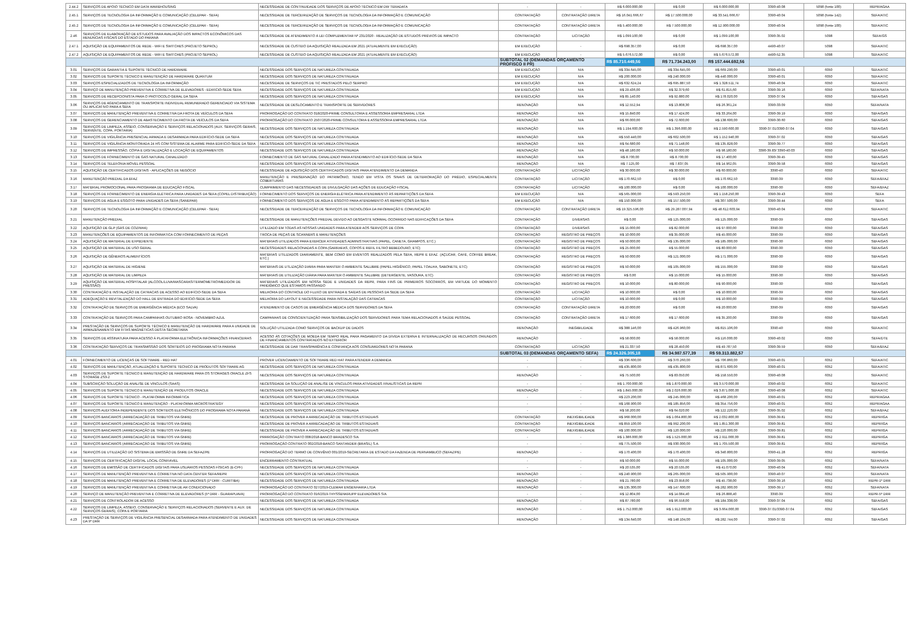| 2.44.2 | SERVIÇOS DE APOIO TÉCNICO EM DATA WAREHOUSING | NECESSIDADE DE CONTINUIDADE DOS SERVIÇOS DE APOIO TÉCNICO EM DW TERADATA | - | - | R$ 6.000.000,00 | R$ 0,00 | R$ 6.000.000,00 | 3390-40.08 | 5098 (fonte 100) | REPR/AGAA |
| 2.45.1 | SERVIÇOS DE TECNOLOGIA DA INFORMAÇÃO E COMUNICAÇÃO (CELEPAR - SEFA) | NECESSIDADE DE TERCEIRIZAÇÃO DE SERVIÇOS DE TECNOLOGIA DA INFORMAÇÃO E COMUNICAÇÃO | CONTRATAÇÃO | CONTRATAÇÃO DIRETA | R$ 16.041.666,67 | R$ 17.500.000,00 | R$ 33.541.666,67 | 3390-40.04 | 5098 (fonte 142) | SEFA/ATIC |
| 2.45.2 | SERVIÇOS DE TECNOLOGIA DA INFORMAÇÃO E COMUNICAÇÃO (CELEPAR - SEFA) | NECESSIDADE DE TERCEIRIZAÇÃO DE SERVIÇOS DE TECNOLOGIA DA INFORMAÇÃO E COMUNICAÇÃO | CONTRATAÇÃO | CONTRATAÇÃO DIRETA | R$ 5.400.000,00 | R$ 7.500.000,00 | R$ 12.900.000,00 | 3390-40.04 | 5098 (fonte 100) | SEFA/ATIC |
| 2.46 | SERVIÇOS DE ELABORAÇÃO DE ESTUDOS PARA AVALIAÇÃO DOS IMPACTOS ECONÔMICOS DAS RENÚNCIAS FISCAIS DO ESTADO DO PARANÁ | NECESSIDADE DE ATENDIMENTO À LEI COMPLEMENTAR Nº 231/2020 - REALIZAÇÃO DE ESTUDOS PRÉVIOS DE IMPACTO | CONTRATAÇÃO | LICITAÇÃO | R$ 1.099.100,00 | R$ 0,00 | R$ 1.099.100,00 | 3390-35.02 | 5098 | SEFA/GS |
| 2.47.1 | AQUISIÇÃO DE EQUIPAMENTOS DE REDE - WIFI E SWITCHES (PROJETO SEPROL) | NECESSIDADE DE CUSTEIO DA AQUISIÇÃO REALIZADA EM 2021 (ATUALMENTE EM EXECUÇÃO) | EM EXECUÇÃO | - | R$ 698.357,00 | R$ 0,00 | R$ 698.357,00 | 4490-40.07 | 5098 | SEFA/ATIC |
| 2.47.2 | AQUISIÇÃO DE EQUIPAMENTOS DE REDE - WIFI E SWITCHES (PROJETO SEPROL) | NECESSIDADE DE CUSTEIO DA AQUISIÇÃO REALIZADA EM 2021 (ATUALMENTE EM EXECUÇÃO) | EM EXECUÇÃO | - | R$ 5.676.572,00 | R$ 0,00 | R$ 5.676.572,00 | 4490-52.35 | 5098 | SEFA/ATIC |
| | | | SUBTOTAL 02 (DEMANDAS ORÇAMENTO PROFISCO II PR) | | R$ 85.710.449,56 | R$ 71.734.243,00 | R$ 157.444.692,56 | | | |
| 3.01 | SERVIÇOS DE GARANTIA E SUPORTE TÉCNICO DE HARDWARE | NECESSIDADE DOS SERVIÇOS DE NATUREZA CONTINUADA | EM EXECUÇÃO | N/A | R$ 334.645,00 | R$ 334.645,00 | R$ 669.290,00 | 3390-40.01 | 6050 | SEFA/ATIC |
| 3.02 | SERVIÇOS DE SUPORTE TÉCNICO E MANUTENÇÃO DE HARDWARE QUANTUM | NECESSIDADE DOS SERVIÇOS DE NATUREZA CONTINUADA | EM EXECUÇÃO | N/A | R$ 200.000,00 | R$ 240.000,00 | R$ 440.000,00 | 3390-40.01 | 6050 | SEFA/ATIC |
| 3.03 | SERVIÇOS ESPECIALIZADOS DE TECNOLOGIA DA INFORMAÇÃO | NECESSIDADE DE SERVIÇOS DE TIC PRESTADOS PELO SERPRO | EM EXECUÇÃO | N/A | R$ 632.624,24 | R$ 695.887,50 | R$ 1.328.511,74 | 3390-40.04 | 6050 | SEFA/ATIC |
| 3.04 | SERVIÇO DE MANUTENÇÃO PREVENTIVA E CORRETIVA DE ELEVADORES - EDIFÍCIO-SEDE SEFA | NECESSIDADE DOS SERVIÇOS DE NATUREZA CONTINUADA | EM EXECUÇÃO | N/A | R$ 29.436,00 | R$ 32.379,60 | R$ 61.815,60 | 3390-39.16 | 6050 | SEFA/NATA |
| 3.05 | SERVIÇOS DE RECEPCIONISTA PARA O PROTOCOLO GERAL DA SEFA | NECESSIDADE DOS SERVIÇOS DE NATUREZA CONTINUADA | EM EXECUÇÃO | N/A | R$ 85.140,00 | R$ 92.880,00 | R$ 178.020,00 | 3390-37.04 | 6050 | SEFA/GAS |
| 3.06 | SERVIÇOS DE AGENCIAMENTO DE TRANSPORTE INDIVIDUAL REMUNERADO GERENCIADO VIA SISTEMA OU APLICATIVO PARA A SEFA | NECESSIDADE DE DESLOCAMENTO E TRANSPORTE DE SERVIDORES | RENOVAÇÃO | N/A | R$ 12.552,94 | R$ 13.808,30 | R$ 26.361,24 | 3390-33.09 | 6050 | SEFA/NATA |
| 3.07 | SERVIÇOS DE MANUTENÇÃO PREVENTIVA E CORRETIVA DA FROTA DE VEÍCULOS DA SEFA | PRORROGAÇÃO DO CONTRATO 018/2020-PRIME CONSULTORIA E ASSESSORIA EMPRESARIAL LTDA | RENOVAÇÃO | N/A | R$ 15.840,00 | R$ 17.424,00 | R$ 33.264,00 | 3390-39.19 | 6050 | SEFA/GAS |
| 3.08 | SERVIÇOS DE GERENCIAMENTO DE ABASTECIMENTO DA FROTA DE VEÍCULOS DA SEFA | PRORROGAÇÃO DO CONTRATO 2507/2020-PRIME CONSULTORIA E ASSESSORIA EMPRESARIAL LTDA | RENOVAÇÃO | N/A | R$ 66.000,00 | R$ 72.600,00 | R$ 138.600,00 | 3390-30.60 | 6050 | SEFA/GAS |
| 3.09 | SERVIÇOS DE LIMPEZA, ASSEIO, CONSERVAÇÃO E SERVIÇOS RELACIONADOS (AUX. SERVIÇOS GERAIS, SERVENTE, COPA, PORTARIA) | NECESSIDADE DOS SERVIÇOS DE NATUREZA CONTINUADA | RENOVAÇÃO | N/A | R$ 1.194.600,00 | R$ 1.396.000,00 | R$ 2.590.600,00 | 3390-37.01/3390-37.04 | 6050 | SEFA/GAS |
| 3.10 | SERVIÇOS DE VIGILÂNCIA PRESENCIAL ARMADA E DESARMADA PARA EDIFÍCIO-SEDE DA SEFA | NECESSIDADE DOS SERVIÇOS DE NATUREZA CONTINUADA | RENOVAÇÃO | N/A | R$ 550.440,00 | R$ 602.500,00 | R$ 1.152.940,00 | 3390-37.02 | 6050 | SEFA/GAS |
| 3.11 | SERVIÇOS DE VIGILÂNCIA MONITORADA 24 HS COM SISTEMA DE ALARME PARA EDIFÍCIO-SEDE DA SEFA | NECESSIDADE DOS SERVIÇOS DE NATUREZA CONTINUADA | RENOVAÇÃO | N/A | R$ 64.680,00 | R$ 71.148,00 | R$ 135.828,00 | 3390-39.77 | 6050 | SEFA/GAS |
| 3.12 | SERVIÇOS DE IMPRESSÃO, CÓPIA E DIGITALIZAÇÃO E LOCAÇÃO DE EQUIPAMENTOS | NECESSIDADE DOS SERVIÇOS DE NATUREZA CONTINUADA | RENOVAÇÃO | N/A | R$ 48.180,00 | R$ 50.000,00 | R$ 98.180,00 | 3390-39.83/ 3390-40.03 | 6050 | SEFA/GAS |
| 3.13 | SERVIÇOS DE FORNECIMENTO DE GÁS NATURAL CANALIZADO | FORNECIMENTO DE GÁS NATURAL CANALIZADO PARA ATENDIMENTO AO EDIFÍCIO-SEDE DA SEFA | RENOVAÇÃO | N/A | R$ 8.700,00 | R$ 8.700,00 | R$ 17.400,00 | 3390-39.45 | 6050 | SEFA/GAS |
| 3.14 | SERVIÇOS DE TELEFONIA MÓVEL PESSOAL | NECESSIDADE DOS SERVIÇOS DE NATUREZA CONTINUADA | RENOVAÇÃO | N/A | R$ 7.125,00 | R$ 7.837,05 | R$ 14.962,05 | 3390-39.58 | 6050 | SEFA/GAS |
| 3.15 | AQUISIÇÃO DE CERTIFICADOS DIGITAIS - APLICAÇÕES DE NEGÓCIO | NECESSIDADE DE AQUISIÇÃO DOS CERTIFICADOS DIGITAIS PARA ATENDIMENTO DA DEMANDA | CONTRATAÇÃO | LICITAÇÃO | R$ 30.000,00 | R$ 30.000,00 | R$ 60.000,00 | 3390-40 | 6050 | SEFA/ATIC |
| 3.16 | MANUTENÇÃO PREDIAL DA EFAZ | MANUTENÇÃO E PRESERVAÇÃO DO PATRIMÔNIO, TENDO EM VISTA OS SINAIS DE DETERIORAÇÃO DO PRÉDIO, ESPECIALMENTE COBERTURAS | CONTRATAÇÃO | LICITAÇÃO | R$ 170.662,50 | R$ 0,00 | R$ 170.662,50 | 3390-39 | 6050 | SEFA/EFAZ |
| 3.17 | MATERIAL PROMOCIONAL PARA PROGRAMA DE EDUCAÇÃO FISCAL | CUMPRIMENTO DAS NECESSIDADES DE DIVULGAÇÃO DAS AÇÕES DE EDUCAÇÃO FISCAL | CONTRATAÇÃO | LICITAÇÃO | R$ 100.000,00 | R$ 0,00 | R$ 100.000,00 | 3390-30 | 6050 | SEFA/EFAZ |
| 3.18 | SERVIÇOS DE FORNECIMENTO DE ENERGIA ELÉTRICA PARA UNIDADES DA SEFA (COPEL DISTRIBUIÇÃO) | FORNECIMENTO DOS SERVIÇOS DE ENERGIA ELÉTRICA PARA ATENDIMENTO ÀS REPARTIÇÕES DA SEFA | EM EXECUÇÃO | N/A | R$ 565.000,00 | R$ 593.250,00 | R$ 1.158.250,00 | 3390-39.43 | 6050 | SEFA |
| 3.19 | SERVIÇOS DE ÁGUA E ESGOTO PARA UNIDADES DA SEFA (SANEPAR) | FORNECIMENTO DOS SERVIÇOS DE ÁGUA E ESGOTO PARA ATENDIMENTO ÀS REPARTIÇÕES DA SEFA | EM EXECUÇÃO | N/A | R$ 150.000,00 | R$ 157.500,00 | R$ 307.500,00 | 3390-39.44 | 6050 | SEFA |
| 3.20 | SERVIÇOS DE TECNOLOGIA DA INFORMAÇÃO E COMUNICAÇÃO (CELEPAR - SEFA) | NECESSIDADE DE TERCEIRIZAÇÃO DE SERVIÇOS DE TECNOLOGIA DA INFORMAÇÃO E COMUNICAÇÃO | CONTRATAÇÃO | CONTRATAÇÃO DIRETA | R$ 19.325.596,00 | R$ 29.287.007,94 | R$ 48.612.603,94 | 3390-40.04 | 6050 | SEFA/ATIC |
| 3.21 | MANUTENÇÃO PREDIAL | NECESSIDADE DE MANUTENÇÕES PREDIAL DEVIDO AO DESGASTE NORMAL OCORRIDO NAS EDIFICAÇÕES DA SEFA | CONTRATAÇÃO | DIVERSAS | R$ 0,00 | R$ 125.000,00 | R$ 125.000,00 | 3390-39 | 6050 | SEFA/GAS |
| 3.22 | AQUISIÇÃO DE GLP (GÁS DE COZINHA) | UTILIZADO EM TODAS AS NOSSAS UNIDADES PARA ATENDER AOS SERVIÇOS DE COPA | CONTRATAÇÃO | DIVERSAS | R$ 15.000,00 | R$ 82.000,00 | R$ 97.000,00 | 3390-30 | 6050 | SEFA/GAS |
| 3.23 | MANUTENÇÕES DE EQUIPAMENTOS DE INFORMÁTICA COM FORNECIMENTO DE PEÇAS | TROCA DE PEÇAS DE SCANNERS E MANUTENÇÕES | CONTRATAÇÃO | REGISTRO DE PREÇOS | R$ 10.000,00 | R$ 35.000,00 | R$ 45.000,00 | 3390-39 | 6050 | SEFA/GAS |
| 3.24 | AQUISIÇÃO DE MATERIAL DE EXPEDIENTE | MATERIAIS UTILIZADOS PARA EXERCER ATIVIDADES ADMINISTRATIVAS (PAPEL, CANETA, GRAMPOS, ETC.) | CONTRATAÇÃO | REGISTRO DE PREÇOS | R$ 50.000,00 | R$ 135.000,00 | R$ 185.000,00 | 3390-30 | 6050 | SEFA/GAS |
| 3.25 | AQUISIÇÃO DE MATERIAL DE USO GERAL | NECESSIDADES RELACIONADAS A COPA (GARRAFAS, COPOS E REFIL FILTRO BEBEDOURO, ETC) | CONTRATAÇÃO | REGISTRO DE PREÇOS | R$ 25.000,00 | R$ 55.000,00 | R$ 80.000,00 | 3390-30 | 6050 | SEFA/GAS |
| 3.26 | AQUISIÇÃO DE GÊNEROS ALIMENTÍCIOS | MATERIAS UTILIZADOS DIARIAMENTE, BEM COMO EM EVENTOS REALIZADOS PELA SEFA, REPR E EFAZ. (AÇÚCAR, CAFÉ, COFFEE BREAK, ETC.) | CONTRATAÇÃO | REGISTRO DE PREÇOS | R$ 50.000,00 | R$ 121.000,00 | R$ 171.000,00 | 3390-30 | 6050 | SEFA/GAS |
| 3.27 | AQUISIÇÃO DE MATERIAL DE HIGIENE | MATERIAIS DE UTLIZAÇÃO DIÁRIA PARA MANTER O AMBIENTE SALUBRE (PAPEL HIGIÊNICO, PAPEL TOALHA, SABONETE, ETC) | CONTRATAÇÃO | REGISTRO DE PREÇOS | R$ 50.000,00 | R$ 105.000,00 | R$ 155.000,00 | 3390-30 | 6050 | SEFA/GAS |
| 3.28 | AQUISIÇÃO DE MATERIAL DE LIMPEZA | MATERIAIS DE UTILIZAÇÃO DIÁRIA PARA MANTER O AMBIENTE SALUBRE (DETERGENTE, VASOURA, ETC) | CONTRATAÇÃO | REGISTRO DE PREÇOS | R$ 0,00 | R$ 15.000,00 | R$ 15.000,00 | 3390-30 | 6050 | SEFA/GAS |
| 3.29 | AQUISIÇÃO DE MATERIAL HOSPITALAR (ALCOOL/LUVA/MASCARAS/TERMOMETRO/MEDIDOR DE PRESSÃO) | MATERIAIS UTILIZADOS EM NOSSA SEDE E UNIDADES DA REPR, PARA FINS DE PRIMEIROS SOCORROS, EM VIRTUDE DO MOMENTO PANDÊMICO QUE ESTAMOS PASSANDO | CONTRATAÇÃO | REGISTRO DE PREÇOS | R$ 10.000,00 | R$ 80.000,00 | R$ 90.000,00 | 3390-30 | 6050 | SEFA/GAS |
| 3.30 | CONTRATAÇÃO E INSTALAÇÃO DE CATRACAS DE ACESSO AO EDIFÍCIO-SEDE DA SEFA | MELHORIA DO CONTROLE DO FLUXO DE ENTRADA E SAÍDAS DE PESSOAS DA SEDE DA SEFA | CONTRATAÇÃO | LICITAÇÃO | R$ 10.000,00 | R$ 0,00 | R$ 10.000,00 | 3390-39 | 6050 | SEFA/GAS |
| 3.31 | ADEQUAÇÃO E REVITALIZAÇÃO DO HALL DE ENTRADA DO EDIFÍCIO-SEDE DA SEFA | MELHORIA DO LAYOUT E NECESSIDADE PARA INSTALAÇÃO DAS CATRACAS | CONTRATAÇÃO | LICITAÇÃO | R$ 10.000,00 | R$ 0,00 | R$ 10.000,00 | 3390-39 | 6050 | SEFA/GAS |
| 3.32 | CONTRATAÇÃO DE SERVIÇOS DE EMERGÊNCIA MÉDICA (ECO SALVA) | ATENDIMENTO DE CASOS DE EMERGÊNCIA MÉDICA DOS SERVIDORES DA SEFA | CONTRATAÇÃO | CONTRATAÇÃO DIRETA | R$ 20.000,00 | R$ 0,00 | R$ 20.000,00 | 3390-39 | 6050 | SEFA/GAS |
| 3.33 | CONTRATAÇÃO DE SERVIÇOS PARA CAMPANHAS OUTUBRO ROSA - NOVEMBRO AZUL | CAMPANHAS DE CONSCIENTIZAÇÃO PARA SENSIBILIZAÇÃO DOS SERVIDORES PARA TEMA RELACIONADOS À SAÚDE PESSOAL | CONTRATAÇÃO | CONTRATAÇÃO DIRETA | R$ 17.600,00 | R$ 17.600,00 | R$ 35.200,00 | 3390-39 | 6050 | SEFA/GAS |
| 3.34 | PRESTAÇÃO DE SERVIÇOS DE SUPORTE TÉCNICO E MANUTENÇÃO DE HARDWARE PARA A UNIDADE DE ARMAZENAMENTO EM FITAS MAGNÉTICAS DESTA SECRETARIA | SOLUÇÃO UTILIZADA COMO SERVIÇOS DE BACKUP DE DADOS | RENOVAÇÃO | INEGIBILIDADE | R$ 388.146,00 | R$ 426.960,00 | R$ 815.106,00 | 3390-40 | 6050 | SEFA/ATIC |
| 3.35 | SERVIÇOS DE ASSINATURA PARA ACESSO À PLATAFORMA ELETRÔNICA INFORMAÇÕES FINANCEIRAS | ACESSO ÀS COTAÇÕES DE MOEDA EM TEMPO REAL PARA PAGAMENTO DA DÍVIDA EXTERNA E INTERNALIZAÇÃO DE RECURSOS ORIUNDOS DE FINANCIAMENTOS CONTRATADOS NO EXTERIOR | RENOVAÇÃO | - | R$ 58.000,00 | R$ 58.000,00 | R$ 116.000,00 | 3390-40.02 | 6050 | SEFA/DTE |
| 3.36 | CONTRATAÇÃO SERVIÇOS DE TRANSMISSÃO DOS SORTEIOS DO PROGRAMA NOTA PARANÁ | NECESSIDADE DE DAR TRANSPARÊNCIA E CONFIANÇA AOS CONSUMIDORES NOTA PARANÁ | CONTRATAÇÃO | LICITAÇÃO | R$ 21.337,50 | R$ 28.450,00 | R$ 49.787,50 | 3390-39.59 | 6050 | SEFA/EFAZ |
| | | | SUBTOTAL 03 (DEMANDAS ORÇAMENTO SEFA) | | R$ 24.326.305,18 | R$ 34.987.577,39 | R$ 59.313.882,57 | | | |
| 4.01 | FORNECIMENTO DE LICENÇAS DE SOFTWARE - RED HAT | PROVER LICENCIAMENTO DE SOFTWARE RED HAT PARA ATENDER A DEMANDA | - | - | R$ 336.600,00 | R$ 370.260,00 | R$ 706.860,00 | 3390-40.01 | 6052 | SEFA/ATIC |
| 4.02 | SERVIÇOS DE MANUTENÇÃO, ATUALIZAÇÃO E SUPORTE TÉCNICO DE PRODUTOS SOFTWARE AG | NECESSIDADE DOS SERVIÇOS DE NATUREZA CONTINUADA | - | - | R$ 435.800,00 | R$ 435.800,00 | R$ 871.600,00 | 3390-40.01 | 6052 | SEFA/ATIC |
| 4.03 | SERVIÇOS DE SUPORTE TÉCNICO E MANUTENÇÃO DE HARDWARE PARA OS STORAGES ORACLE ZFS STORAGE ZS3-2 | NECESSIDADE DOS SERVIÇOS DE NATUREZA CONTINUADA | RENOVAÇÃO | - | R$ 75.500,00 | R$ 83.050,00 | R$ 158.550,00 | 3390-40.08 | 6052 | SEFA/ATIC |
| 4.04 | SUBSCRIÇÃO SOLUÇÃO DE ANÁLISE DE VÍNCULOS (SAAS) | NECESSIDADE DA SOLUÇÃO DE ANÁLISE DE VÍNCULOS PARA ATIVIDADES FINALÍSTICAS DA REPR | - | - | R$ 1.700.000,00 | R$ 1.870.000,00 | R$ 3.570.000,00 | 3390-40.02 | 6052 | SEFA/ATIC |
| 4.05 | SERVIÇOS DE SUPORTE TÉCNICO E MANUTENÇÃO DE PRODUTOS ORACLE | NECESSIDADE DOS SERVIÇOS DE NATUREZA CONTINUADA | RENOVAÇÃO | - | R$ 1.845.000,00 | R$ 2.026.000,00 | R$ 3.871.000,00 | 3390-40.08 | 6052 | SEFA/ATIC |
| 4.06 | SERVIÇOS DE SUPORTE TÉCNICO - PLATAFORMA INFORMÁTICA | NECESSIDADE DOS SERVIÇOS DE NATUREZA CONTINUADA | - | - | R$ 223.200,00 | R$ 245.000,00 | R$ 468.200,00 | 3390-40.01 | 6052 | REPR/AGAA |
| 4.07 | SERVIÇOS DE SUPORTE TÉCNICO E MANUTENÇÃO - PLATAFORMA MICROSTRATEGY | NECESSIDADE DOS SERVIÇOS DE NATUREZA CONTINUADA | - | - | R$ 168.900,00 | R$ 185.856,00 | R$ 354.756,00 | 3390-40.01 | 6052 | REPR/AGAA |
| 4.08 | SERVIÇOS AUDITORIA INDEPENDENTE DOS SORTEIOS ELETRÔNICOS DO PROGRAMA NOTA PARANÁ | NECESSIDADE DOS SERVIÇOS DE NATUREZA CONTINUADA | - | - | R$ 58.200,00 | R$ 64.020,00 | R$ 122.220,00 | 3390-35.02 | 6052 | SEFA/EFAZ |
| 4.09 | SERVIÇOS BANCÁRIOS (ARRECADAÇÃO DE TRIBUTOS VIA GNRE) | NECESSIDADE DE PROVER A ARRECADAÇÃO DE TRIBUTOS ESTADUAIS | CONTRATAÇÃO | INEXIGIBILIDADE | R$ 968.000,00 | R$ 1.064.800,00 | R$ 2.032.800,00 | 3390-39.81 | 6052 | REPR/IGA |
| 4.10 | SERVIÇOS BANCÁRIOS (ARRECADAÇÃO DE TRIBUTOS VIA GNRE) | NECESSIDADE DE PROVER A ARRECADAÇÃO DE TRIBUTOS ESTADUAIS | CONTRATAÇÃO | INEXIGIBILIDADE | R$ 859.100,00 | R$ 992.200,00 | R$ 1.851.300,00 | 3390-39.81 | 6052 | REPR/IGA |
| 4.11 | SERVIÇOS BANCÁRIOS (ARRECADAÇÃO DE TRIBUTOS VIA GNRE) | NECESSIDADE DE PROVER A ARRECADAÇÃO DE TRIBUTOS ESTADUAIS | CONTRATAÇÃO | INEXIGIBILIDADE | R$ 100.000,00 | R$ 120.000,00 | R$ 220.000,00 | 3390-39.81 | 6052 | REPR/IGA |
| 4.12 | SERVIÇOS BANCÁRIOS (ARRECADAÇÃO DE TRIBUTOS VIA GNRE) | PRRROGAÇÃO CONTRATO 008/2018-BANCO BRADESCO S/A | - | - | R$ 1.386.000,00 | R$ 1.525.000,00 | R$ 2.911.000,00 | 3390-39.81 | 6052 | REPR/IGA |
| 4.13 | SERVIÇOS BANCÁRIOS (ARRECADAÇÃO DE TRIBUTOS VIA GNRE) | PRORROGAÇÃO CONTRATO 002/2018-BANCO SANTANDER (BRASIL) S.A. | - | - | R$ 775.500,00 | R$ 930.000,00 | R$ 1.705.500,00 | 3390-39.81 | 6052 | REPR/IGA |
| 4.14 | SERVIÇOS DE UTILIZAÇÃO DO SISTEMA DE EMISSÃO DE GNRE DA SEFAZ/PE | PRORROGAÇÃO DO TERMO DE CONVÊNIO 001/2019-SECRETARIA DE ESTADO DA FAZENDA DE PERNAMBUCO (SEFAZ/PE) | RENOVAÇÃO | - | R$ 170.400,00 | R$ 170.400,00 | R$ 340.800,00 | 3390-41.28 | 6052 | REPR/IGA |
| 4.15 | SERVIÇOS DE CERTIFICAÇÃO DIGITAL LOCAL CONFIÁVEL | ENCERRAMENTO CONTRATUAL | - | - | R$ 50.000,00 | R$ 55.000,00 | R$ 105.000,00 | 3390-39.05 | 6052 | SEFA/NATA |
| 4.16 | SERVIÇOS DE EMISSÃO DE CERTIFICADOS DIGITAIS PARA USUÁRIOS PESSOAS FÍSICAS (E-CPF) | NECESSIDADE DOS SERVIÇOS DE NATUREZA CONTINUADA | - | - | R$ 20.535,00 | R$ 20.535,00 | R$ 41.070,00 | 3390-40.04 | 6052 | SEFA/NATA |
| 4.17 | SERVIÇOS DE MANUTENÇÃO PREVENTIVA E CORRETIVA NO DATA CENTER SEFA/REPR | NECESSIDADE DOS SERVIÇOS DE NATUREZA CONTINUADA | RENOVAÇÃO | - | R$ 240.900,00 | R$ 265.000,00 | R$ 505.900,00 | 3390-40.07 | 6052 | SEFA/NATA |
| 4.18 | SERVIÇOS DE MANUTENÇÃO PREVENTIVA E CORRETIVA DE ELEVADORES (1ª DRR - CURITIBA) | NECESSIDADE DOS SERVIÇOS DE NATUREZA CONTINUADA | RENOVAÇÃO | - | R$ 21.780,00 | R$ 23.958,00 | R$ 45.738,00 | 3390-39.16 | 6052 | REPR-1ª DRR |
| 4.19 | SERVIÇOS DE MANUTENÇÃO PREVENTIVA E CORRETIVA DE AR CONDICIONADO | PRORROGAÇÃO DO CONTRATO 027/2019-CLEMAR ENGENHARIA LTDA | RENOVAÇÃO | - | R$ 135.300,00 | R$ 147.600,00 | R$ 282.900,00 | 3390-39.17 | 6052 | SEFA/NATA |
| 4.20 | SERVIÇO DE MANUTENÇÃO PREVENTIVA E CORRETIVA DE ELEVADORES (5ª DRR - GUARAPUAVA) | PRORROGAÇÃO DO CONTRATO 016/2019-THYSSENKRUPP ELEVADORES S/A | - | - | R$ 12.804,00 | R$ 14.084,40 | R$ 26.888,40 | 3390-39 | 6052 | REPR-5ª DRR |
| 4.21 | SERVIÇOS DE CONTROLADOR DE ACESSO | NECESSIDADE DOS SERVIÇOS DE NATUREZA CONTINUADA | RENOVAÇÃO | - | R$ 87.780,00 | R$ 96.558,00 | R$ 184.338,00 | 3390-37.04 | 6052 | SEFA/GAS |
| 4.22 | SERVIÇOS DE LIMPEZA, ASSEIO, CONSERVAÇÃO E SERVIÇOS RELACIONADOS (SERVENTE E AUX. DE SERVIÇOS GERAIS), COPA E PORTARIA | NECESSIDADE DOS SERVIÇOS DE NATUREZA CONTINUADA | RENOVAÇÃO | - | R$ 1.752.000,00 | R$ 1.912.000,00 | R$ 3.664.000,00 | 3390-37.01/3390-37.04 | 6052 | SEFA/GAS |
| 4.23 | PRESTAÇÃO DE SERVIÇOS DE VIGILÂNCIA PRESENCIAL DESARMADA PARA ATENDIMENTO DE UNIDADES DA 9ª DRR | NECESSIDADE DOS SERVIÇOS DE NATUREZA CONTINUADA | RENOVAÇÃO | - | R$ 134.640,00 | R$ 148.104,00 | R$ 282.744,00 | 3390-37.02 | 6052 | SEFA/GAS |